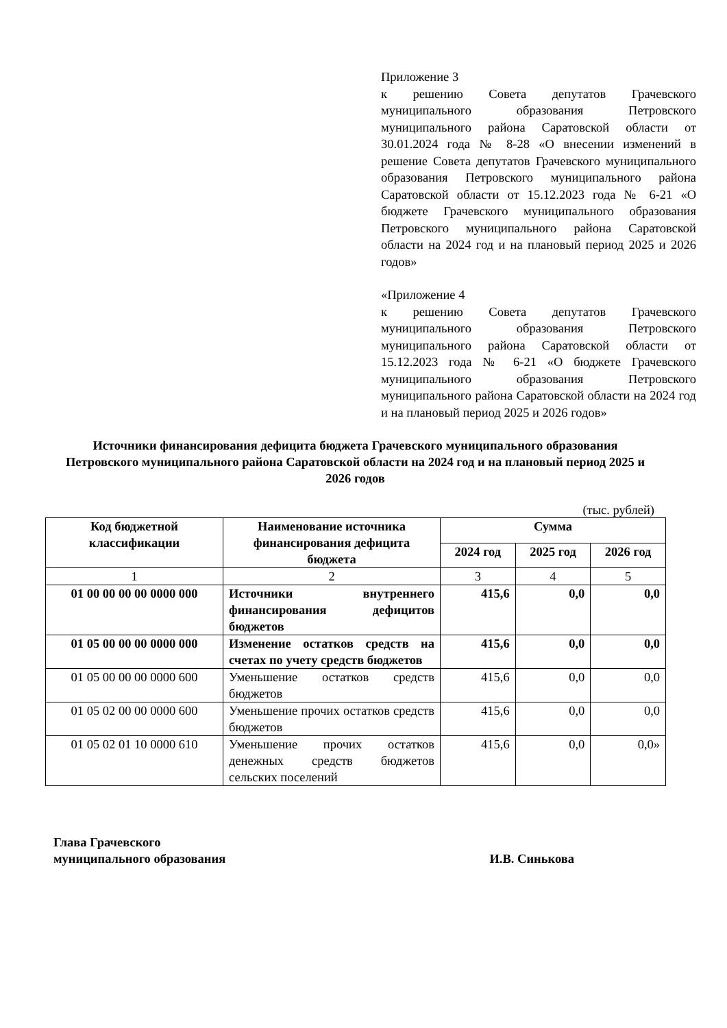Приложение 3
к решению Совета депутатов Грачевского муниципального образования Петровского муниципального района Саратовской области от 30.01.2024 года № 8-28 «О внесении изменений в решение Совета депутатов Грачевского муниципального образования Петровского муниципального района Саратовской области от 15.12.2023 года № 6-21 «О бюджете Грачевского муниципального образования Петровского муниципального района Саратовской области на 2024 год и на плановый период 2025 и 2026 годов»
«Приложение 4
к решению Совета депутатов Грачевского муниципального образования Петровского муниципального района Саратовской области от 15.12.2023 года № 6-21 «О бюджете Грачевского муниципального образования Петровского муниципального района Саратовской области на 2024 год и на плановый период 2025 и 2026 годов»
Источники финансирования дефицита бюджета Грачевского муниципального образования Петровского муниципального района Саратовской области на 2024 год и на плановый период 2025 и 2026 годов
(тыс. рублей)
| Код бюджетной классификации | Наименование источника финансирования дефицита бюджета | Сумма | | |
| --- | --- | --- | --- | --- |
| | | 2024 год | 2025 год | 2026 год |
| 1 | 2 | 3 | 4 | 5 |
| 01 00 00 00 00 0000 000 | Источники внутреннего финансирования дефицитов бюджетов | 415,6 | 0,0 | 0,0 |
| 01 05 00 00 00 0000 000 | Изменение остатков средств на счетах по учету средств бюджетов | 415,6 | 0,0 | 0,0 |
| 01 05 00 00 00 0000 600 | Уменьшение остатков средств бюджетов | 415,6 | 0,0 | 0,0 |
| 01 05 02 00 00 0000 600 | Уменьшение прочих остатков средств бюджетов | 415,6 | 0,0 | 0,0 |
| 01 05 02 01 10 0000 610 | Уменьшение прочих остатков денежных средств бюджетов сельских поселений | 415,6 | 0,0 | 0,0» |
Глава Грачевского
муниципального образования
И.В. Синькова